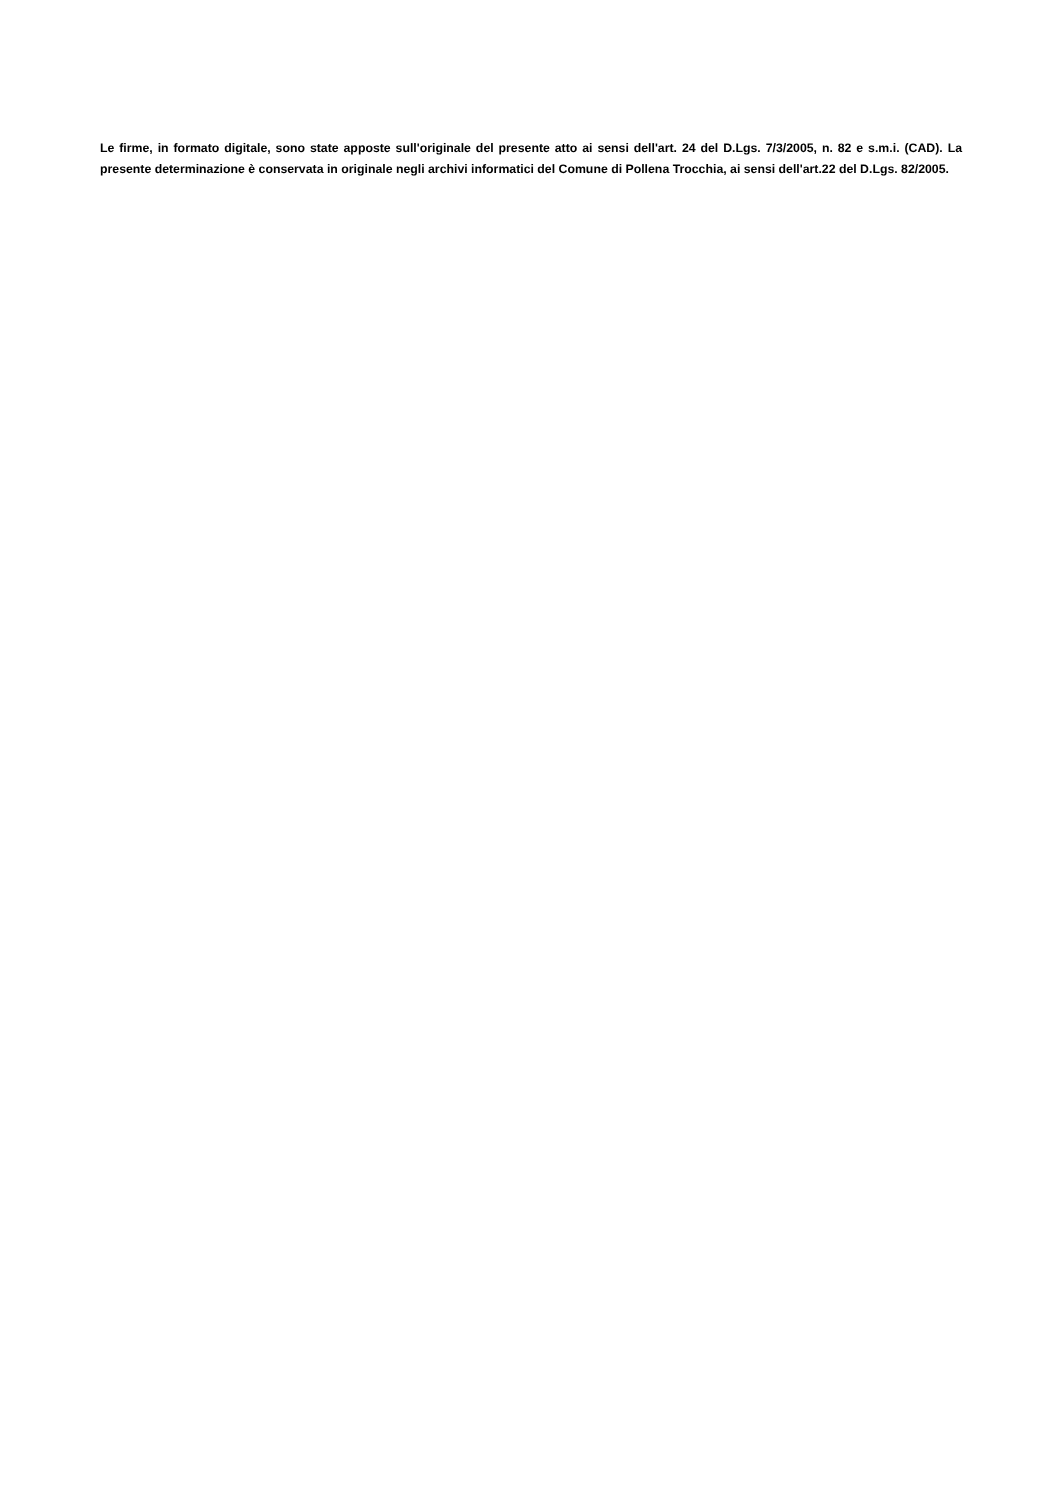Le firme, in formato digitale, sono state apposte sull'originale del presente atto ai sensi dell'art. 24 del D.Lgs. 7/3/2005, n. 82 e s.m.i. (CAD). La presente determinazione è conservata in originale negli archivi informatici del Comune di Pollena Trocchia, ai sensi dell'art.22 del D.Lgs. 82/2005.